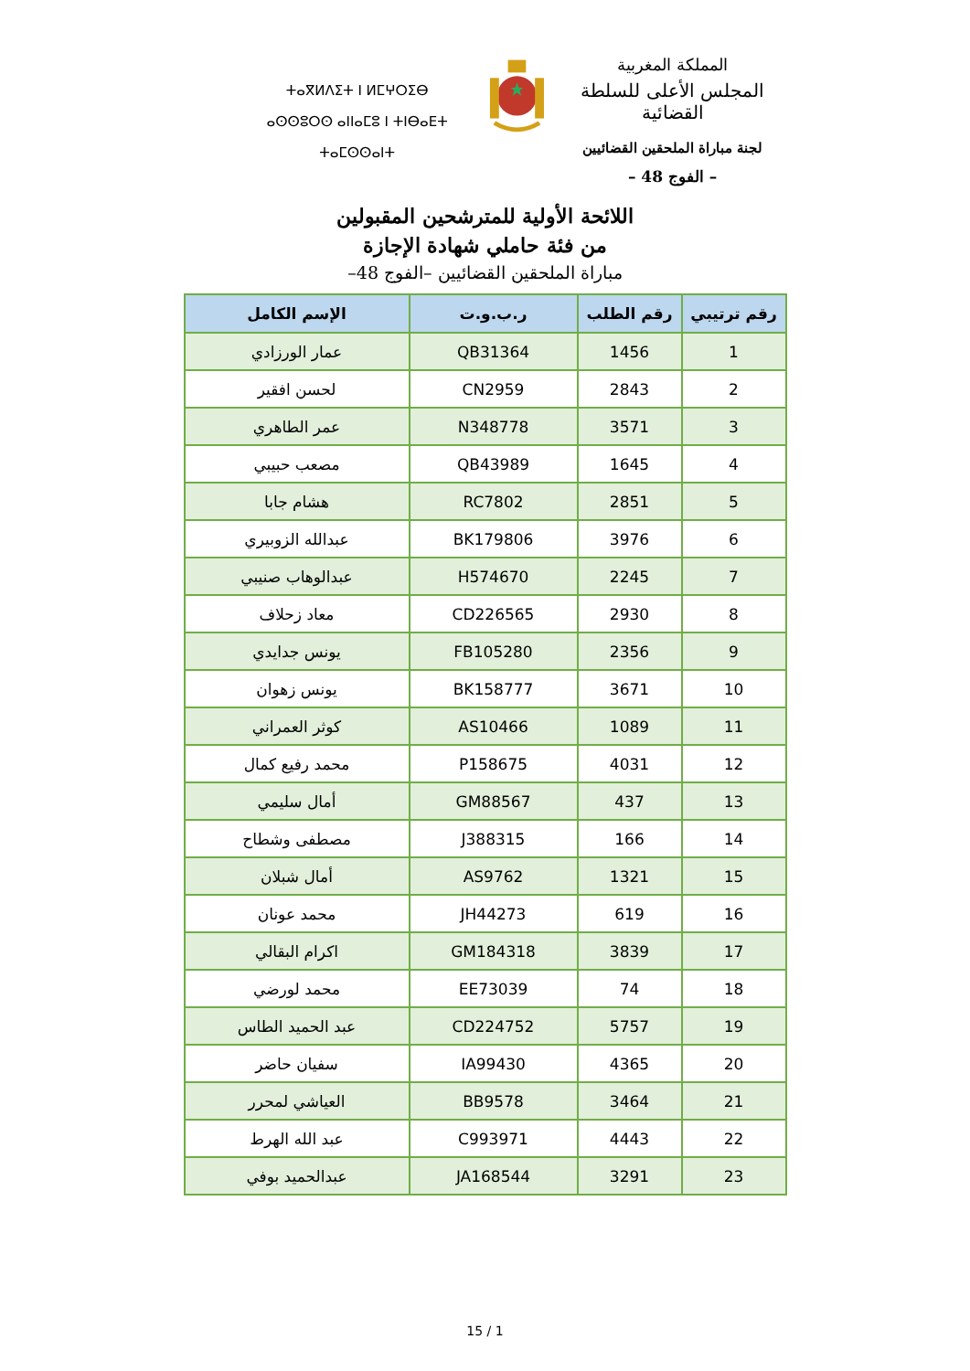المملكة المغربية
المجلس الأعلى للسلطة القضائية
لجنة مباراة الملحقين القضائيين
– الفوج 48 –
ⵜⴰⴳⵍⴷⵉⵜ ⵏ ⵍⵎⵖⵔⵉⴱ
ⴰⵙⵙⵓⵔⵙ ⴰⵏⵏⴰⵎⵓ ⵏ ⵜⵏⴱⴰⴹⵜ ⵜⴰⵎⵙⵙⴰⵏⵜ
اللائحة الأولية للمترشحين المقبولين
من فئة حاملي شهادة الإجازة
مباراة الملحقين القضائيين –الفوج 48–
| رقم ترتيبي | رقم الطلب | ر.ب.و.ت | الإسم الكامل |
| --- | --- | --- | --- |
| 1 | 1456 | QB31364 | عمار الورزادي |
| 2 | 2843 | CN2959 | لحسن افقير |
| 3 | 3571 | N348778 | عمر الطاهري |
| 4 | 1645 | QB43989 | مصعب حبيبي |
| 5 | 2851 | RC7802 | هشام جابا |
| 6 | 3976 | BK179806 | عبدالله الزوبيري |
| 7 | 2245 | H574670 | عبدالوهاب صنيبي |
| 8 | 2930 | CD226565 | معاد زحلاف |
| 9 | 2356 | FB105280 | يونس جدايدي |
| 10 | 3671 | BK158777 | يونس زهوان |
| 11 | 1089 | AS10466 | كوثر العمراني |
| 12 | 4031 | P158675 | محمد رفيع كمال |
| 13 | 437 | GM88567 | أمال سليمي |
| 14 | 166 | J388315 | مصطفى وشطاح |
| 15 | 1321 | AS9762 | أمال شبلان |
| 16 | 619 | JH44273 | محمد عونان |
| 17 | 3839 | GM184318 | اكرام البقالي |
| 18 | 74 | EE73039 | محمد لورضي |
| 19 | 5757 | CD224752 | عبد الحميد الطاس |
| 20 | 4365 | IA99430 | سفيان حاضر |
| 21 | 3464 | BB9578 | العياشي لمحرر |
| 22 | 4443 | C993971 | عبد الله الهرط |
| 23 | 3291 | JA168544 | عبدالحميد بوفي |
15 / 1